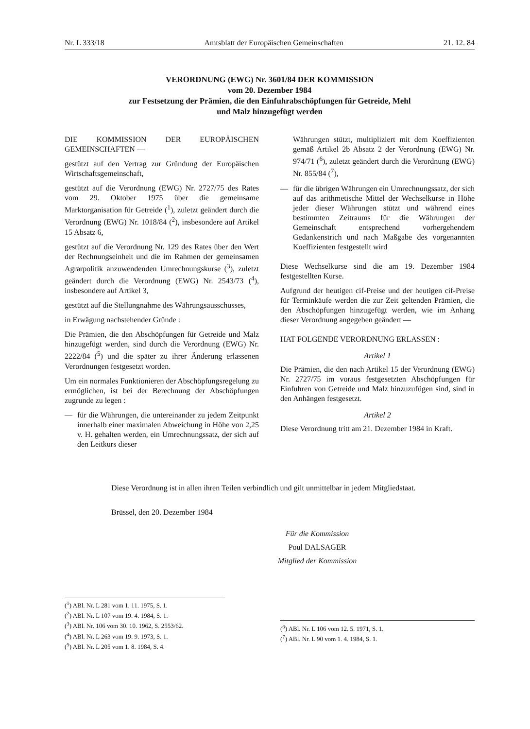Nr. L 333/18 Amtsblatt der Europäischen Gemeinschaften 21. 12. 84
VERORDNUNG (EWG) Nr. 3601/84 DER KOMMISSION
vom 20. Dezember 1984
zur Festsetzung der Prämien, die den Einfuhrabschöpfungen für Getreide, Mehl
und Malz hinzugefügt werden
DIE KOMMISSION DER EUROPÄISCHEN GEMEINSCHAFTEN —
gestützt auf den Vertrag zur Gründung der Europäischen Wirtschaftsgemeinschaft,
gestützt auf die Verordnung (EWG) Nr. 2727/75 des Rates vom 29. Oktober 1975 über die gemeinsame Marktorganisation für Getreide (<sup>1</sup>), zuletzt geändert durch die Verordnung (EWG) Nr. 1018/84 (<sup>2</sup>), insbesondere auf Artikel 15 Absatz 6,
gestützt auf die Verordnung Nr. 129 des Rates über den Wert der Rechnungseinheit und die im Rahmen der gemeinsamen Agrarpolitik anzuwendenden Umrechnungskurse (<sup>3</sup>), zuletzt geändert durch die Verordnung (EWG) Nr. 2543/73 (<sup>4</sup>), insbesondere auf Artikel 3,
gestützt auf die Stellungnahme des Währungsausschusses,
in Erwägung nachstehender Gründe :
Die Prämien, die den Abschöpfungen für Getreide und Malz hinzugefügt werden, sind durch die Verordnung (EWG) Nr. 2222/84 (<sup>5</sup>) und die später zu ihrer Änderung erlassenen Verordnungen festgesetzt worden.
Um ein normales Funktionieren der Abschöpfungsregelung zu ermöglichen, ist bei der Berechnung der Abschöpfungen zugrunde zu legen :
— für die Währungen, die untereinander zu jedem Zeitpunkt innerhalb einer maximalen Abweichung in Höhe von 2,25 v. H. gehalten werden, ein Umrechnungssatz, der sich auf den Leitkurs dieser
Währungen stützt, multipliziert mit dem Koeffizienten gemäß Artikel 2b Absatz 2 der Verordnung (EWG) Nr. 974/71 (<sup>6</sup>), zuletzt geändert durch die Verordnung (EWG) Nr. 855/84 (<sup>7</sup>),
— für die übrigen Währungen ein Umrechnungssatz, der sich auf das arithmetische Mittel der Wechselkurse in Höhe jeder dieser Währungen stützt und während eines bestimmten Zeitraums für die Währungen der Gemeinschaft entsprechend vorhergehendem Gedankenstrich und nach Maßgabe des vorgenannten Koeffizienten festgestellt wird
Diese Wechselkurse sind die am 19. Dezember 1984 festgestellten Kurse.
Aufgrund der heutigen cif-Preise und der heutigen cif-Preise für Terminkäufe werden die zur Zeit geltenden Prämien, die den Abschöpfungen hinzugefügt werden, wie im Anhang dieser Verordnung angegeben geändert —
HAT FOLGENDE VERORDNUNG ERLASSEN :
Artikel 1
Die Prämien, die den nach Artikel 15 der Verordnung (EWG) Nr. 2727/75 im voraus festgesetzten Abschöpfungen für Einfuhren von Getreide und Malz hinzuzufügen sind, sind in den Anhängen festgesetzt.
Artikel 2
Diese Verordnung tritt am 21. Dezember 1984 in Kraft.
Diese Verordnung ist in allen ihren Teilen verbindlich und gilt unmittelbar in jedem Mitgliedstaat.
Brüssel, den 20. Dezember 1984
Für die Kommission
Poul DALSAGER
Mitglied der Kommission
(<sup>1</sup>) ABl. Nr. L 281 vom 1. 11. 1975, S. 1.
(<sup>2</sup>) ABl. Nr. L 107 vom 19. 4. 1984, S. 1.
(<sup>3</sup>) ABl. Nr. 106 vom 30. 10. 1962, S. 2553/62.
(<sup>4</sup>) ABl. Nr. L 263 vom 19. 9. 1973, S. 1.
(<sup>5</sup>) ABl. Nr. L 205 vom 1. 8. 1984, S. 4.
(<sup>6</sup>) ABl. Nr. L 106 vom 12. 5. 1971, S. 1.
(<sup>7</sup>) ABl. Nr. L 90 vom 1. 4. 1984, S. 1.